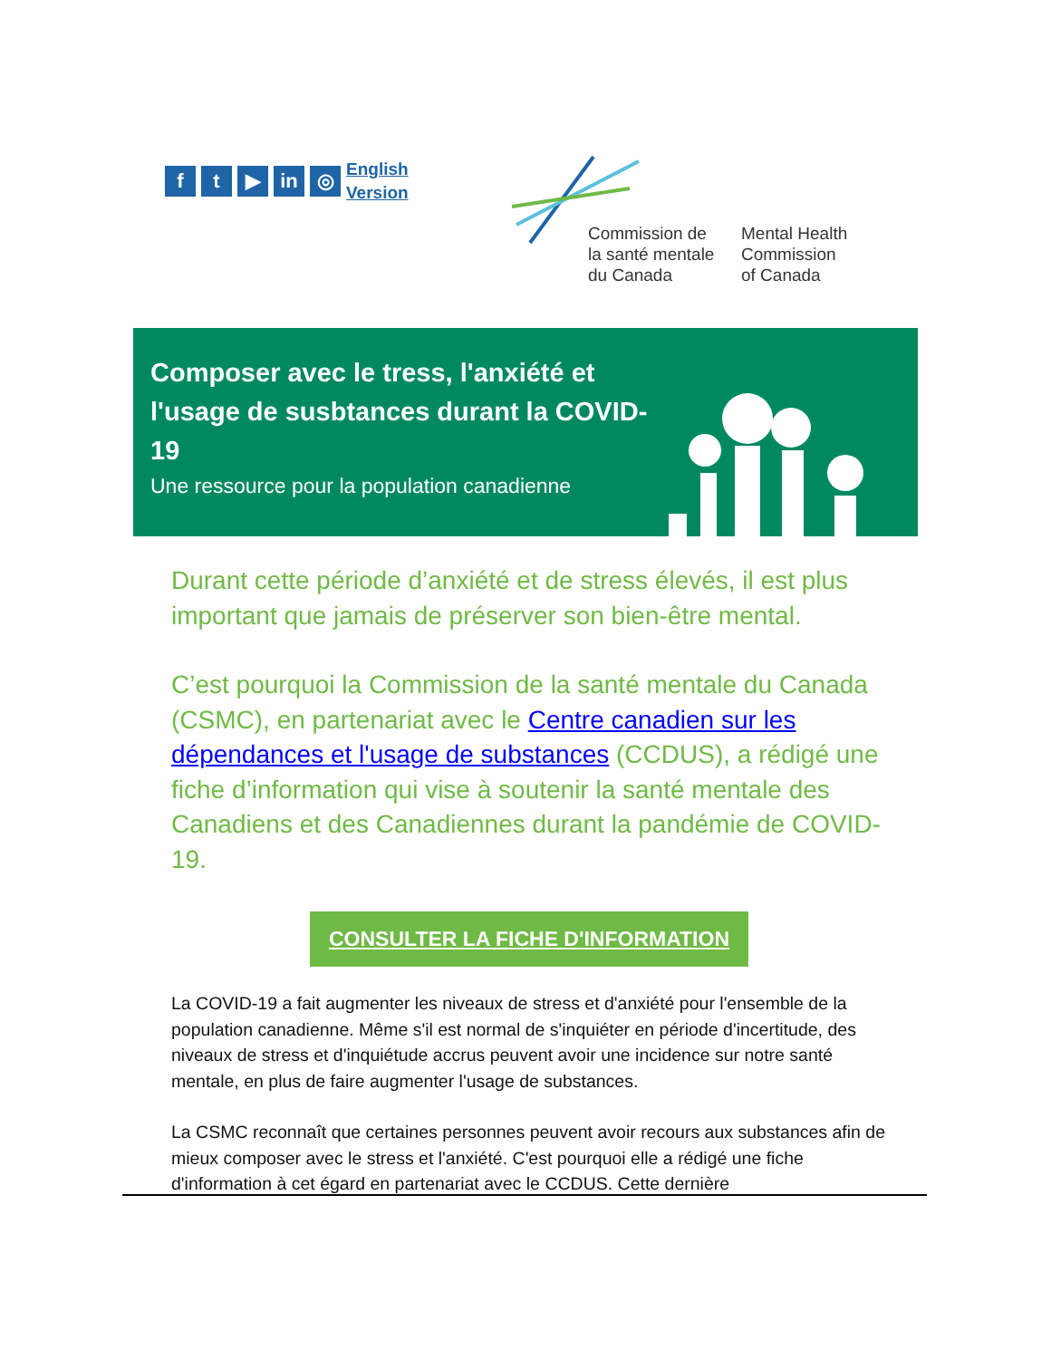f t ▶ in ◎
English
Version
Commission de
la santé mentale
du Canada
Mental Health
Commission
of Canada
Composer avec le tress, l'anxiété et l'usage de susbtances durant la COVID-19
Une ressource pour la population canadienne
Durant cette période d’anxiété et de stress élevés, il est plus important que jamais de préserver son bien-être mental.
C’est pourquoi la Commission de la santé mentale du Canada (CSMC), en partenariat avec le Centre canadien sur les dépendances et l'usage de substances (CCDUS), a rédigé une fiche d’information qui vise à soutenir la santé mentale des Canadiens et des Canadiennes durant la pandémie de COVID-19.
CONSULTER LA FICHE D'INFORMATION
La COVID-19 a fait augmenter les niveaux de stress et d'anxiété pour l'ensemble de la population canadienne. Même s'il est normal de s'inquiéter en période d'incertitude, des niveaux de stress et d'inquiétude accrus peuvent avoir une incidence sur notre santé mentale, en plus de faire augmenter l'usage de substances.
La CSMC reconnaît que certaines personnes peuvent avoir recours aux substances afin de mieux composer avec le stress et l'anxiété. C'est pourquoi elle a rédigé une fiche d'information à cet égard en partenariat avec le CCDUS. Cette dernière